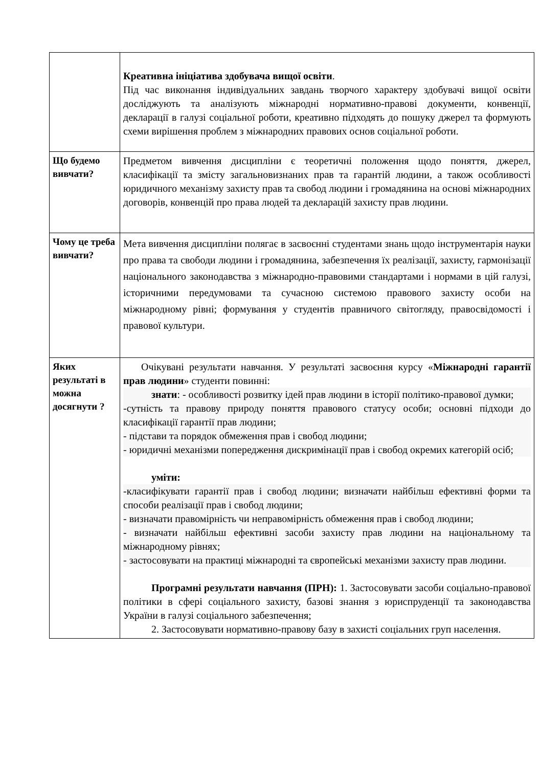| | Креативна ініціатива здобувача вищої освіти . Під час виконання індивідуальних завдань творчого характеру здобувачі вищої освіти досліджують та аналізують міжнародні нормативно-правові документи, конвенції, декларації в галузі соціальної роботи, креативно підходять до пошуку джерел та формують схеми вирішення проблем з міжнародних правових основ соціальної роботи. |
| Що будемо вивчати? | Предметом вивчення дисципліни є теоретичні положення щодо поняття, джерел, класифікації та змісту загальновизнаних прав та гарантій людини, а також особливості юридичного механізму захисту прав та свобод людини і громадянина на основі міжнародних договорів, конвенцій про права людей та декларацій захисту прав людини. |
| Чому це треба вивчати? | Мета вивчення дисципліни полягає в засвоєнні студентами знань щодо інструментарія науки про права та свободи людини і громадянина, забезпечення їх реалізації, захисту, гармонізації національного законодавства з міжнародно-правовими стандартами і нормами в цій галузі, історичними передумовами та сучасною системою правового захисту особи на міжнародному рівні; формування у студентів правничого світогляду, правосвідомості і правової культури. |
| Яких результаті в можна досягнути ? | Очікувані результати навчання. У результаті засвоєння курсу « Міжнародні гарантії прав людини » студенти повинні: знати : - особливості розвитку ідей прав людини в історії політико-правової думки; -сутність та правову природу поняття правового статусу особи; основні підходи до класифікації гарантії прав людини; - підстави та порядок обмеження прав і свобод людини; - юридичні механізми попередження дискримінації прав і свобод окремих категорій осіб; уміти: -класифікувати гарантії прав і свобод людини; визначати найбільш ефективні форми та способи реалізації прав і свобод людини; - визначати правомірність чи неправомірність обмеження прав і свобод людини; - визначати найбільш ефективні засоби захисту прав людини на національному та міжнародному рівнях; - застосовувати на практиці міжнародні та європейські механізми захисту прав людини. Програмні результати навчання (ПРН): 1. Застосовувати засоби соціально-правової політики в сфері соціального захисту, базові знання з юриспруденції та законодавства України в галузі соціального забезпечення; 2. Застосовувати нормативно-правову базу в захисті соціальних груп населення. |